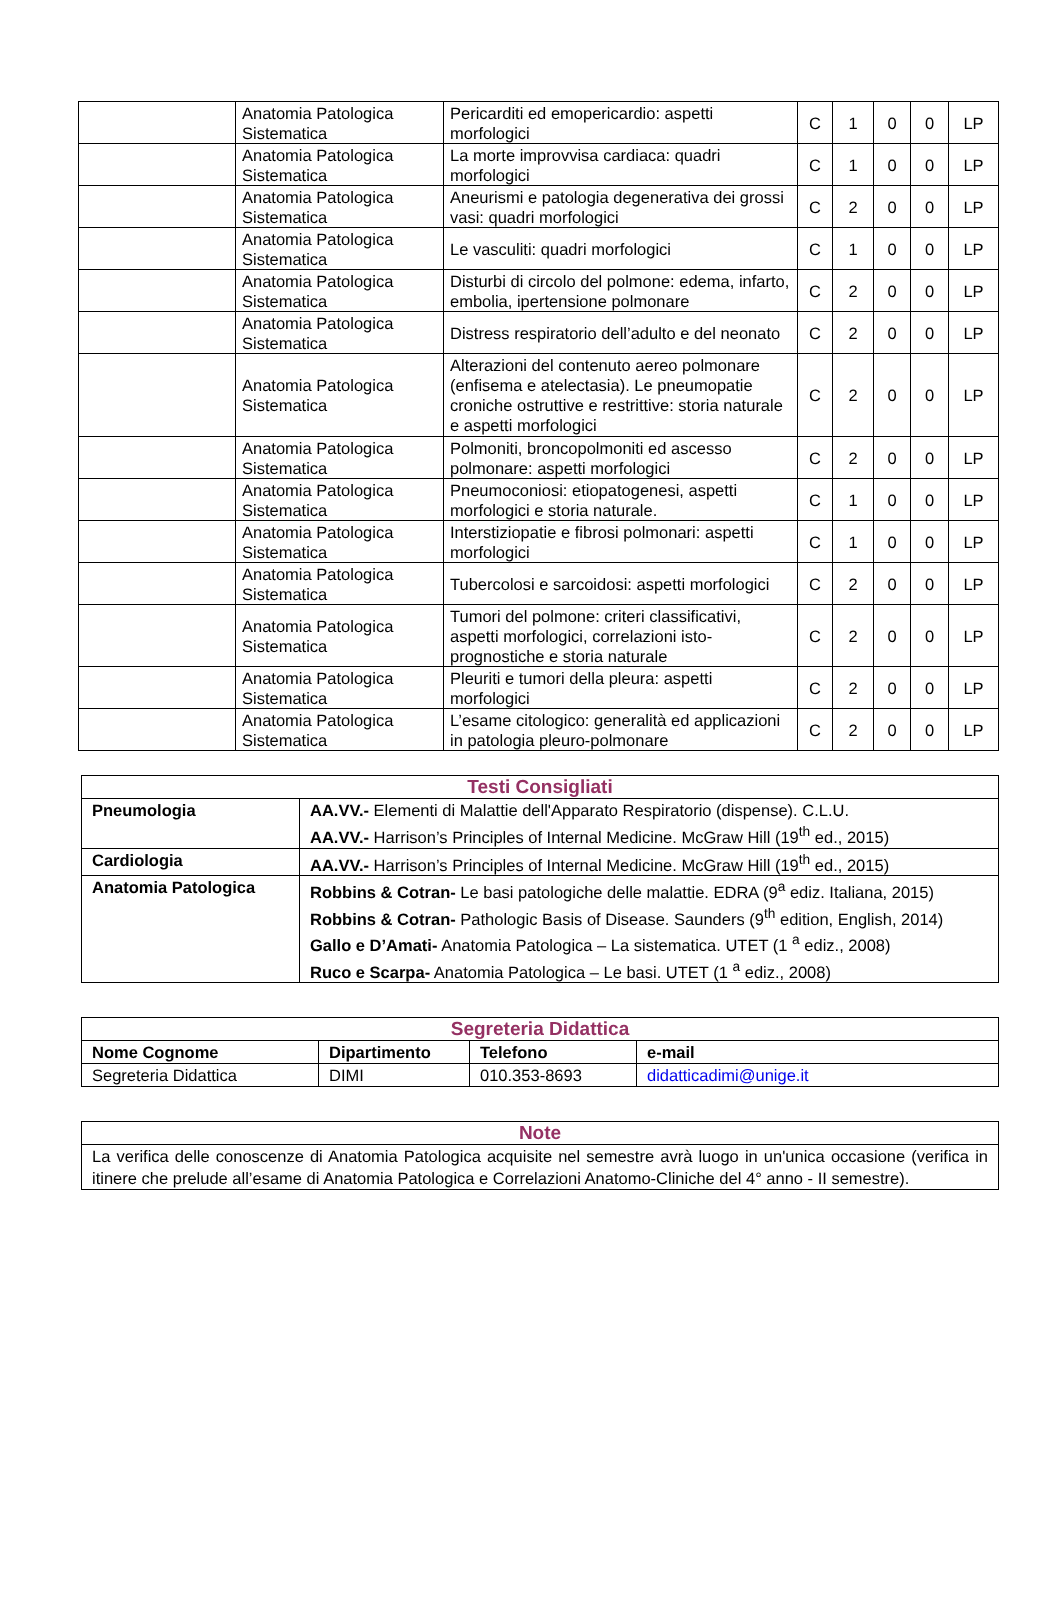| | Anatomia Patologica Sistematica | Pericarditi ed emopericardio: aspetti morfologici | C | 1 | 0 | 0 | LP |
| | Anatomia Patologica Sistematica | La morte improvvisa cardiaca: quadri morfologici | C | 1 | 0 | 0 | LP |
| | Anatomia Patologica Sistematica | Aneurismi e patologia degenerativa dei grossi vasi: quadri morfologici | C | 2 | 0 | 0 | LP |
| | Anatomia Patologica Sistematica | Le vasculiti: quadri morfologici | C | 1 | 0 | 0 | LP |
| | Anatomia Patologica Sistematica | Disturbi di circolo del polmone: edema, infarto, embolia, ipertensione polmonare | C | 2 | 0 | 0 | LP |
| | Anatomia Patologica Sistematica | Distress respiratorio dell’adulto e del neonato | C | 2 | 0 | 0 | LP |
| | Anatomia Patologica Sistematica | Alterazioni del contenuto aereo polmonare (enfisema e atelectasia). Le pneumopatie croniche ostruttive e restrittive: storia naturale e aspetti morfologici | C | 2 | 0 | 0 | LP |
| | Anatomia Patologica Sistematica | Polmoniti, broncopolmoniti ed ascesso polmonare: aspetti morfologici | C | 2 | 0 | 0 | LP |
| | Anatomia Patologica Sistematica | Pneumoconiosi: etiopatogenesi, aspetti morfologici e storia naturale. | C | 1 | 0 | 0 | LP |
| | Anatomia Patologica Sistematica | Interstiziopatie e fibrosi polmonari: aspetti morfologici | C | 1 | 0 | 0 | LP |
| | Anatomia Patologica Sistematica | Tubercolosi e sarcoidosi: aspetti morfologici | C | 2 | 0 | 0 | LP |
| | Anatomia Patologica Sistematica | Tumori del polmone: criteri classificativi, aspetti morfologici, correlazioni isto-prognostiche e storia naturale | C | 2 | 0 | 0 | LP |
| | Anatomia Patologica Sistematica | Pleuriti e tumori della pleura: aspetti morfologici | C | 2 | 0 | 0 | LP |
| | Anatomia Patologica Sistematica | L’esame citologico: generalità ed applicazioni in patologia pleuro-polmonare | C | 2 | 0 | 0 | LP |
| Testi Consigliati | |
| Pneumologia | AA.VV.- Elementi di Malattie dell'Apparato Respiratorio (dispense). C.L.U. AA.VV.- Harrison’s Principles of Internal Medicine. McGraw Hill (19<sup>th</sup> ed., 2015) |
| Cardiologia | AA.VV.- Harrison’s Principles of Internal Medicine. McGraw Hill (19<sup>th</sup> ed., 2015) |
| Anatomia Patologica | Robbins & Cotran- Le basi patologiche delle malattie. EDRA (9<sup>a</sup> ediz. Italiana, 2015) Robbins & Cotran- Pathologic Basis of Disease. Saunders (9<sup>th</sup> edition, English, 2014) Gallo e D’Amati- Anatomia Patologica – La sistematica. UTET (1 <sup>a</sup> ediz., 2008) Ruco e Scarpa- Anatomia Patologica – Le basi. UTET (1 <sup>a</sup> ediz., 2008) |
| Segreteria Didattica | | | |
| Nome Cognome | Dipartimento | Telefono | e-mail |
| Segreteria Didattica | DIMI | 010.353-8693 | didatticadimi@unige.it |
| Note |
| La verifica delle conoscenze di Anatomia Patologica acquisite nel semestre avrà luogo in un'unica occasione (verifica in itinere che prelude all’esame di Anatomia Patologica e Correlazioni Anatomo-Cliniche del 4° anno - II semestre). |